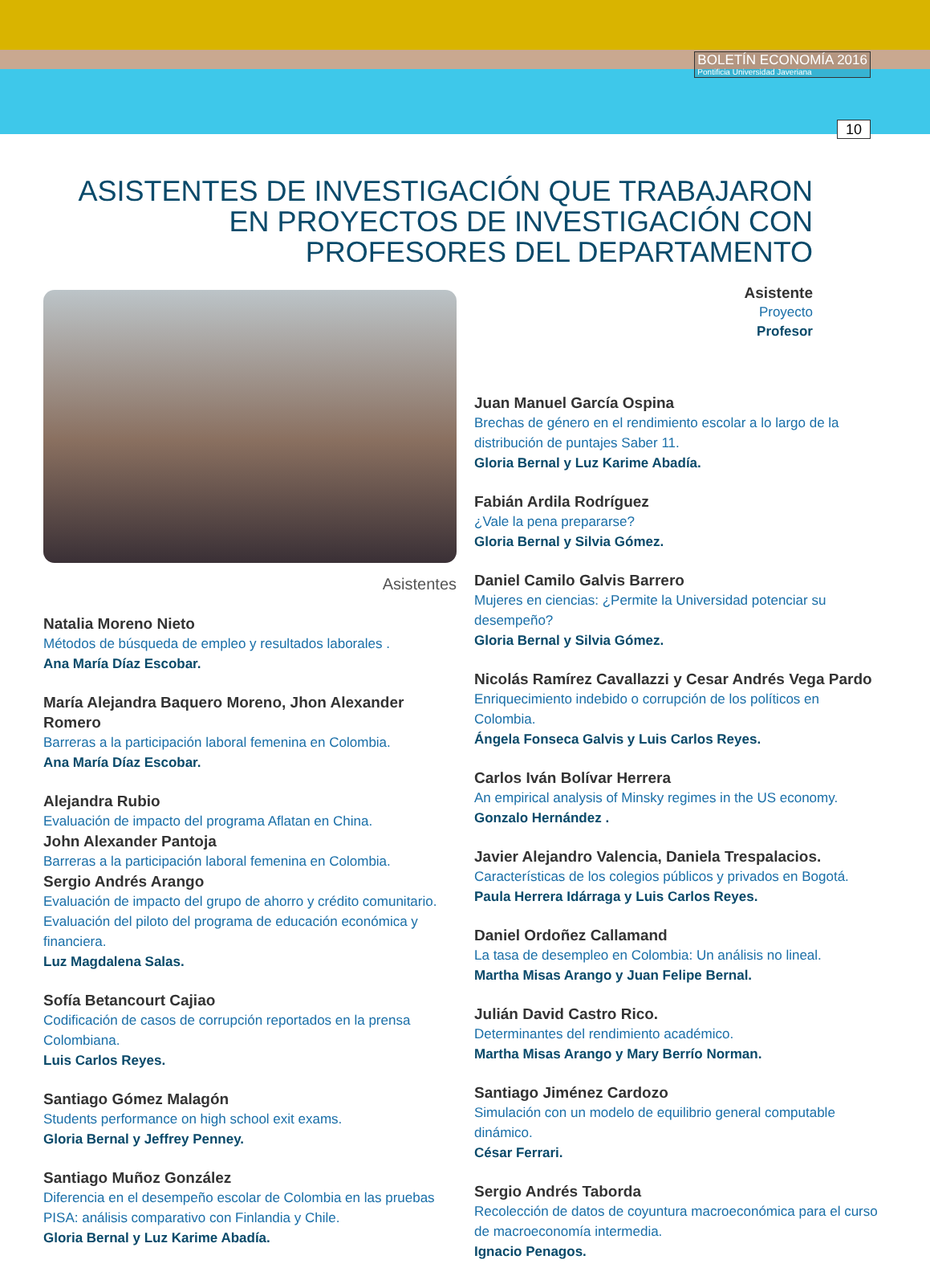BOLETÍN ECONOMÍA 2016
Pontificia Universidad Javeriana
10
ASISTENTES DE INVESTIGACIÓN QUE TRABAJARON EN PROYECTOS DE INVESTIGACIÓN CON PROFESORES DEL DEPARTAMENTO
Asistente
Proyecto
Profesor
Asistentes
Natalia Moreno Nieto
Métodos de búsqueda de empleo y resultados laborales .
Ana María Díaz Escobar.
María Alejandra Baquero Moreno, Jhon Alexander Romero
Barreras a la participación laboral femenina en Colombia.
Ana María Díaz Escobar.
Alejandra Rubio
Evaluación de impacto del programa Aflatan en China.
John Alexander Pantoja
Barreras a la participación laboral femenina en Colombia.
Sergio Andrés Arango
Evaluación de impacto del grupo de ahorro y crédito comunitario.
Evaluación del piloto del programa de educación económica y financiera.
Luz Magdalena Salas.
Sofía Betancourt Cajiao
Codificación de casos de corrupción reportados en la prensa Colombiana.
Luis Carlos Reyes.
Santiago Gómez Malagón
Students performance on high school exit exams.
Gloria Bernal y Jeffrey Penney.
Santiago Muñoz González
Diferencia en el desempeño escolar de Colombia en las pruebas PISA: análisis comparativo con Finlandia y Chile.
Gloria Bernal y Luz Karime Abadía.
Juan Manuel García Ospina
Brechas de género en el rendimiento escolar a lo largo de la distribución de puntajes Saber 11.
Gloria Bernal y Luz Karime Abadía.
Fabián Ardila Rodríguez
¿Vale la pena prepararse?
Gloria Bernal y Silvia Gómez.
Daniel Camilo Galvis Barrero
Mujeres en ciencias: ¿Permite la Universidad potenciar su desempeño?
Gloria Bernal y Silvia Gómez.
Nicolás Ramírez Cavallazzi y Cesar Andrés Vega Pardo
Enriquecimiento indebido o corrupción de los políticos en Colombia.
Ángela Fonseca Galvis y Luis Carlos Reyes.
Carlos Iván Bolívar Herrera
An empirical analysis of Minsky regimes in the US economy.
Gonzalo Hernández .
Javier Alejandro Valencia, Daniela Trespalacios.
Características de los colegios públicos y privados en Bogotá.
Paula Herrera Idárraga y Luis Carlos Reyes.
Daniel Ordoñez Callamand
La tasa de desempleo en Colombia: Un análisis no lineal.
Martha Misas Arango y Juan Felipe Bernal.
Julián David Castro Rico.
Determinantes del rendimiento académico.
Martha Misas Arango y Mary Berrío Norman.
Santiago Jiménez Cardozo
Simulación con un modelo de equilibrio general computable dinámico.
César Ferrari.
Sergio Andrés Taborda
Recolección de datos de coyuntura macroeconómica para el curso de macroeconomía intermedia.
Ignacio Penagos.